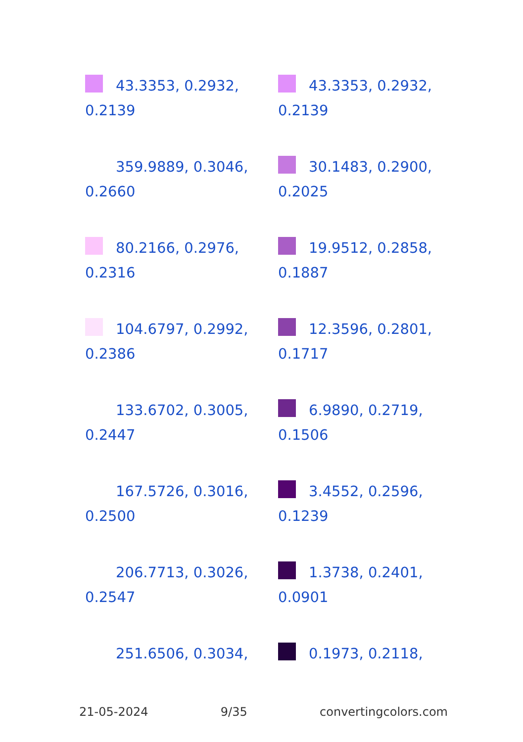43.3353, 0.2932, 0.2139
43.3353, 0.2932, 0.2139
359.9889, 0.3046, 0.2660
30.1483, 0.2900, 0.2025
80.2166, 0.2976, 0.2316
19.9512, 0.2858, 0.1887
104.6797, 0.2992, 0.2386
12.3596, 0.2801, 0.1717
133.6702, 0.3005, 0.2447
6.9890, 0.2719, 0.1506
167.5726, 0.3016, 0.2500
3.4552, 0.2596, 0.1239
206.7713, 0.3026, 0.2547
1.3738, 0.2401, 0.0901
251.6506, 0.3034,
0.1973, 0.2118,
21-05-2024 9/35 convertingcolors.com